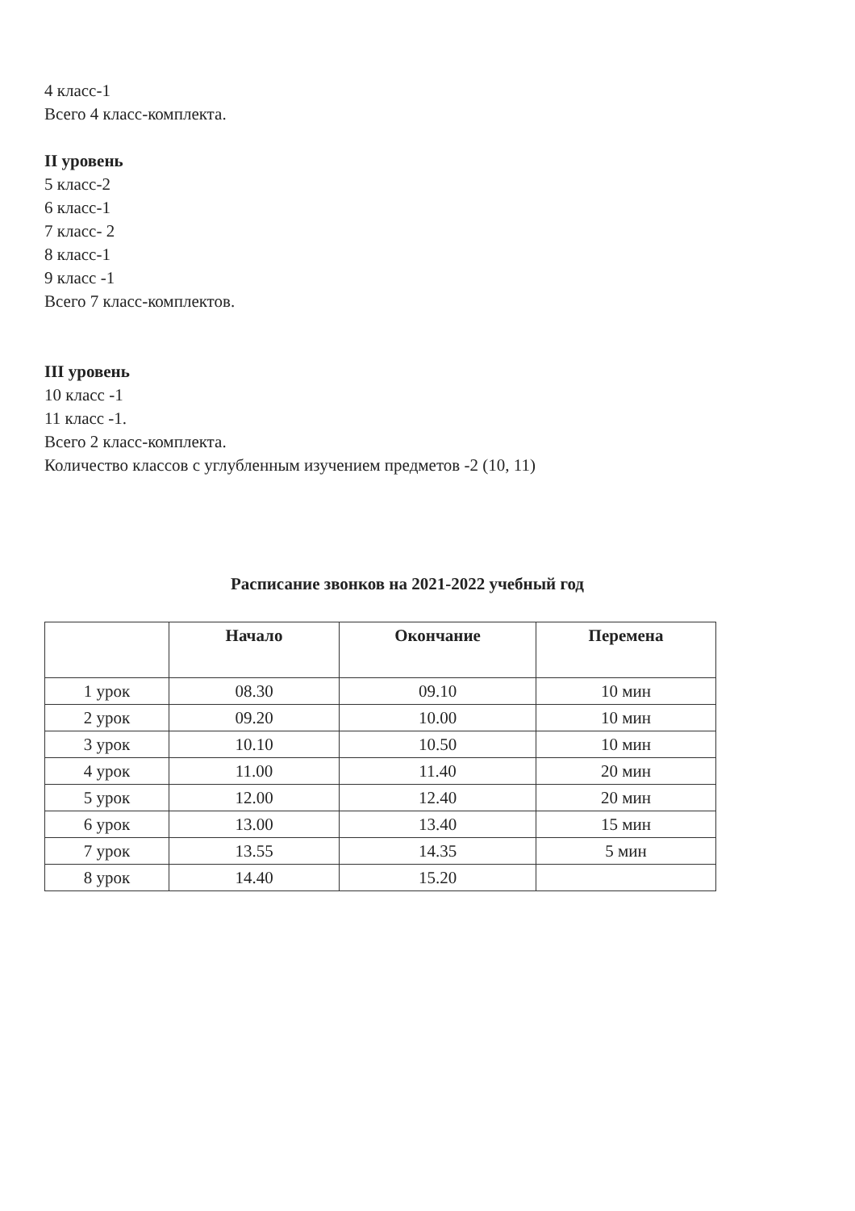4 класс-1
Всего 4 класс-комплекта.
II уровень
5 класс-2
6 класс-1
7 класс- 2
8 класс-1
9 класс -1
Всего 7 класс-комплектов.
III уровень
10 класс -1
11 класс -1.
Всего 2 класс-комплекта.
Количество классов с углубленным изучением предметов -2 (10, 11)
Расписание звонков на 2021-2022 учебный год
| | Начало | Окончание | Перемена |
| --- | --- | --- | --- |
| 1 урок | 08.30 | 09.10 | 10 мин |
| 2 урок | 09.20 | 10.00 | 10 мин |
| 3 урок | 10.10 | 10.50 | 10 мин |
| 4 урок | 11.00 | 11.40 | 20 мин |
| 5 урок | 12.00 | 12.40 | 20 мин |
| 6 урок | 13.00 | 13.40 | 15 мин |
| 7 урок | 13.55 | 14.35 | 5 мин |
| 8 урок | 14.40 | 15.20 | |